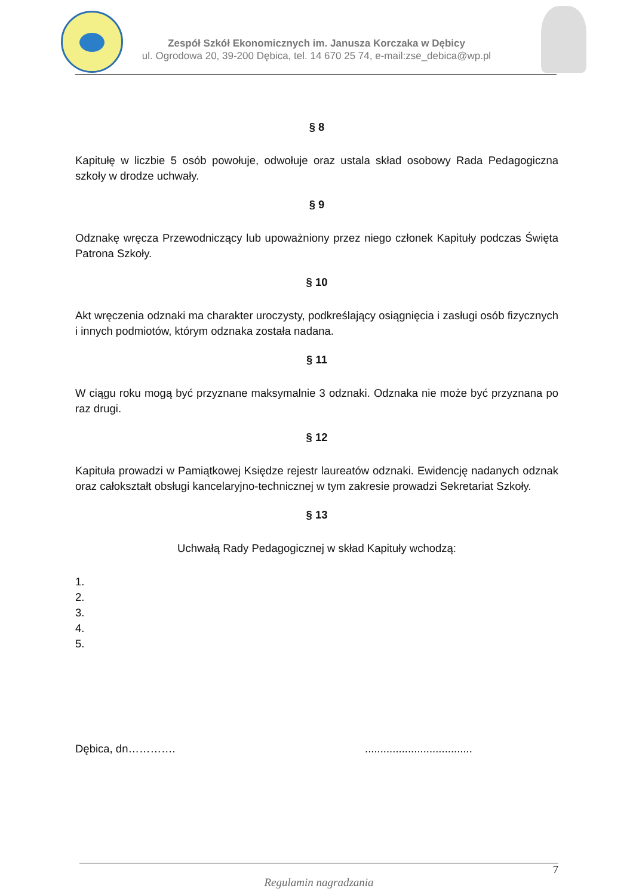Zespół Szkół Ekonomicznych im. Janusza Korczaka w Dębicy
ul. Ogrodowa 20, 39-200 Dębica, tel. 14 670 25 74, e-mail:zse_debica@wp.pl
§ 8
Kapitułę w liczbie 5 osób powołuje, odwołuje oraz ustala skład osobowy Rada Pedagogiczna szkoły w drodze uchwały.
§ 9
Odznakę wręcza Przewodniczący lub upoważniony przez niego członek Kapituły podczas Święta Patrona Szkoły.
§ 10
Akt wręczenia odznaki ma charakter uroczysty, podkreślający osiągnięcia i zasługi osób fizycznych i innych podmiotów, którym odznaka została nadana.
§ 11
W ciągu roku mogą być przyznane maksymalnie 3 odznaki. Odznaka nie może być przyznana po raz drugi.
§ 12
Kapituła prowadzi w Pamiątkowej Księdze rejestr laureatów odznaki. Ewidencję nadanych odznak oraz całokształt obsługi kancelaryjno-technicznej w tym zakresie prowadzi Sekretariat Szkoły.
§ 13
Uchwałą Rady Pedagogicznej w skład Kapituły wchodzą:
1.
2.
3.
4.
5.
Dębica, dn…………....................................
7
Regulamin nagradzania